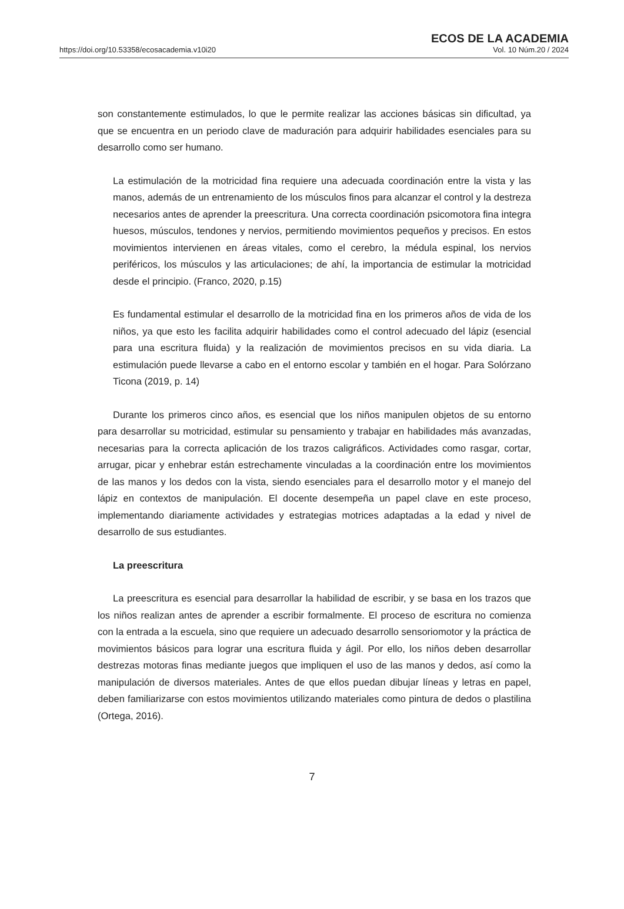https://doi.org/10.53358/ecosacademia.v10i20
ECOS DE LA ACADEMIA
Vol. 10 Núm.20 / 2024
son constantemente estimulados, lo que le permite realizar las acciones básicas sin dificultad, ya que se encuentra en un periodo clave de maduración para adquirir habilidades esenciales para su desarrollo como ser humano.
La estimulación de la motricidad fina requiere una adecuada coordinación entre la vista y las manos, además de un entrenamiento de los músculos finos para alcanzar el control y la destreza necesarios antes de aprender la preescritura. Una correcta coordinación psicomotora fina integra huesos, músculos, tendones y nervios, permitiendo movimientos pequeños y precisos. En estos movimientos intervienen en áreas vitales, como el cerebro, la médula espinal, los nervios periféricos, los músculos y las articulaciones; de ahí, la importancia de estimular la motricidad desde el principio. (Franco, 2020, p.15)
Es fundamental estimular el desarrollo de la motricidad fina en los primeros años de vida de los niños, ya que esto les facilita adquirir habilidades como el control adecuado del lápiz (esencial para una escritura fluida) y la realización de movimientos precisos en su vida diaria. La estimulación puede llevarse a cabo en el entorno escolar y también en el hogar. Para Solórzano Ticona (2019, p. 14)
Durante los primeros cinco años, es esencial que los niños manipulen objetos de su entorno para desarrollar su motricidad, estimular su pensamiento y trabajar en habilidades más avanzadas, necesarias para la correcta aplicación de los trazos caligráficos. Actividades como rasgar, cortar, arrugar, picar y enhebrar están estrechamente vinculadas a la coordinación entre los movimientos de las manos y los dedos con la vista, siendo esenciales para el desarrollo motor y el manejo del lápiz en contextos de manipulación. El docente desempeña un papel clave en este proceso, implementando diariamente actividades y estrategias motrices adaptadas a la edad y nivel de desarrollo de sus estudiantes.
La preescritura
La preescritura es esencial para desarrollar la habilidad de escribir, y se basa en los trazos que los niños realizan antes de aprender a escribir formalmente. El proceso de escritura no comienza con la entrada a la escuela, sino que requiere un adecuado desarrollo sensoriomotor y la práctica de movimientos básicos para lograr una escritura fluida y ágil. Por ello, los niños deben desarrollar destrezas motoras finas mediante juegos que impliquen el uso de las manos y dedos, así como la manipulación de diversos materiales. Antes de que ellos puedan dibujar líneas y letras en papel, deben familiarizarse con estos movimientos utilizando materiales como pintura de dedos o plastilina (Ortega, 2016).
7